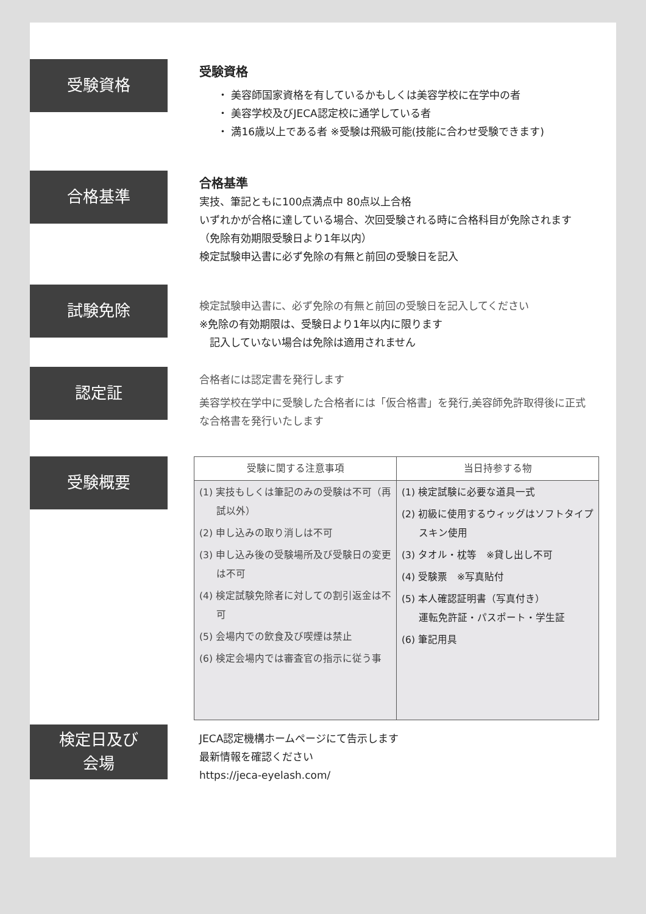受験資格
受験資格
・ 美容師国家資格を有しているかもしくは美容学校に在学中の者
・ 美容学校及びJECA認定校に通学している者
・ 満16歳以上である者 ※受験は飛級可能(技能に合わせ受験できます)
合格基準
合格基準
実技、筆記ともに100点満点中 80点以上合格
いずれかが合格に達している場合、次回受験される時に合格科目が免除されます（免除有効期限受験日より1年以内）
検定試験申込書に必ず免除の有無と前回の受験日を記入
試験免除
検定試験申込書に、必ず免除の有無と前回の受験日を記入してください
※免除の有効期限は、受験日より1年以内に限ります
　記入していない場合は免除は適用されません
認定証
合格者には認定書を発行します
美容学校在学中に受験した合格者には「仮合格書」を発行,美容師免許取得後に正式な合格書を発行いたします
受験概要
| 受験に関する注意事項 | 当日持参する物 |
| --- | --- |
| (1) 実技もしくは筆記のみの受験は不可（再試以外） (2) 申し込みの取り消しは不可 (3) 申し込み後の受験場所及び受験日の変更は不可 (4) 検定試験免除者に対しての割引返金は不可 (5) 会場内での飲食及び喫煙は禁止 (6) 検定会場内では審査官の指示に従う事 | (1) 検定試験に必要な道具一式 (2) 初級に使用するウィッグはソフトタイプスキン使用 (3) タオル・枕等 ※貸し出し不可 (4) 受験票 ※写真貼付 (5) 本人確認証明書（写真付き） 運転免許証・パスポート・学生証 (6) 筆記用具 |
検定日及び
会場
JECA認定機構ホームページにて告示します
最新情報を確認ください
https://jeca-eyelash.com/